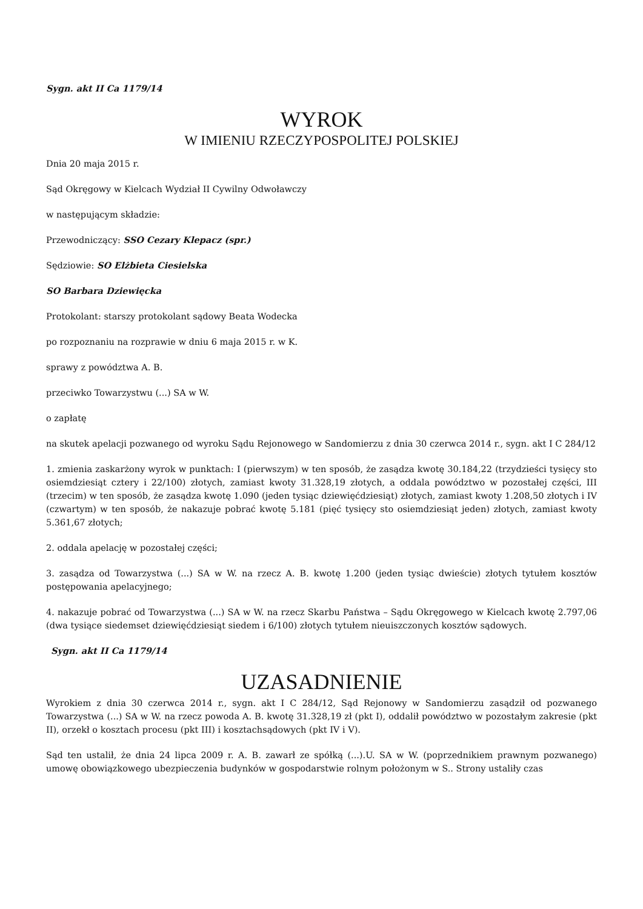Sygn. akt II Ca 1179/14
WYROK
W IMIENIU RZECZYPOSPOLITEJ POLSKIEJ
Dnia 20 maja 2015 r.
Sąd Okręgowy w Kielcach Wydział II Cywilny Odwoławczy
w następującym składzie:
Przewodniczący: SSO Cezary Klepacz (spr.)
Sędziowie: SO Elżbieta Ciesielska
SO Barbara Dziewięcka
Protokolant: starszy protokolant sądowy Beata Wodecka
po rozpoznaniu na rozprawie w dniu 6 maja 2015 r. w K.
sprawy z powództwa A. B.
przeciwko Towarzystwu (...) SA w W.
o zapłatę
na skutek apelacji pozwanego od wyroku Sądu Rejonowego w Sandomierzu z dnia 30 czerwca 2014 r., sygn. akt I C 284/12
1. zmienia zaskarżony wyrok w punktach: I (pierwszym) w ten sposób, że zasądza kwotę 30.184,22 (trzydzieści tysięcy sto osiemdziesiąt cztery i 22/100) złotych, zamiast kwoty 31.328,19 złotych, a oddala powództwo w pozostałej części, III (trzecim) w ten sposób, że zasądza kwotę 1.090 (jeden tysiąc dziewięćdziesiąt) złotych, zamiast kwoty 1.208,50 złotych i IV (czwartym) w ten sposób, że nakazuje pobrać kwotę 5.181 (pięć tysięcy sto osiemdziesiąt jeden) złotych, zamiast kwoty 5.361,67 złotych;
2. oddala apelację w pozostałej części;
3. zasądza od Towarzystwa (...) SA w W. na rzecz A. B. kwotę 1.200 (jeden tysiąc dwieście) złotych tytułem kosztów postępowania apelacyjnego;
4. nakazuje pobrać od Towarzystwa (...) SA w W. na rzecz Skarbu Państwa – Sądu Okręgowego w Kielcach kwotę 2.797,06 (dwa tysiące siedemset dziewięćdziesiąt siedem i 6/100) złotych tytułem nieuiszczonych kosztów sądowych.
Sygn. akt II Ca 1179/14
UZASADNIENIE
Wyrokiem z dnia 30 czerwca 2014 r., sygn. akt I C 284/12, Sąd Rejonowy w Sandomierzu zasądził od pozwanego Towarzystwa (...) SA w W. na rzecz powoda A. B. kwotę 31.328,19 zł (pkt I), oddalił powództwo w pozostałym zakresie (pkt II), orzekł o kosztach procesu (pkt III) i kosztachsądowych (pkt IV i V).
Sąd ten ustalił, że dnia 24 lipca 2009 r. A. B. zawarł ze spółką (...).U. SA w W. (poprzednikiem prawnym pozwanego) umowę obowiązkowego ubezpieczenia budynków w gospodarstwie rolnym położonym w S.. Strony ustaliły czas